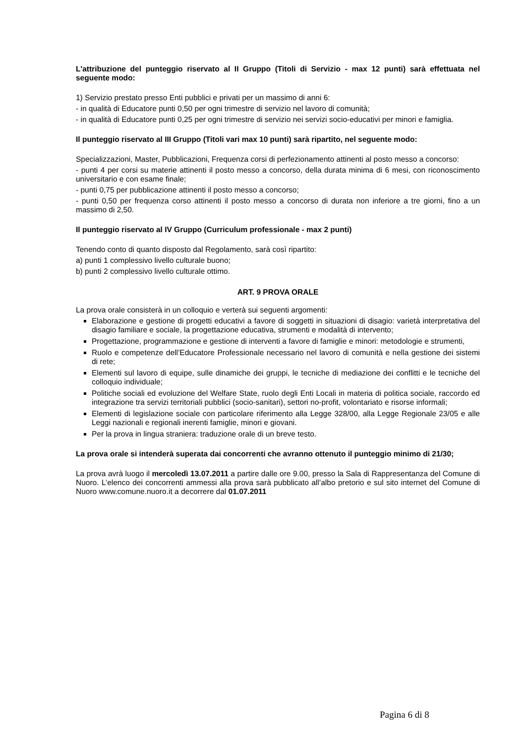L'attribuzione del punteggio riservato al II Gruppo (Titoli di Servizio - max 12 punti) sarà effettuata nel seguente modo:
1) Servizio prestato presso Enti pubblici e privati per un massimo di anni 6:
- in qualità di Educatore punti 0,50 per ogni trimestre di servizio nel lavoro di comunità;
- in qualità di Educatore punti 0,25 per ogni trimestre di servizio nei servizi socio-educativi per minori e famiglia.
Il punteggio riservato al III Gruppo (Titoli vari max 10 punti) sarà ripartito, nel seguente modo:
Specializzazioni, Master, Pubblicazioni, Frequenza corsi di perfezionamento attinenti al posto messo a concorso:
- punti 4 per corsi su materie attinenti il posto messo a concorso, della durata minima di 6 mesi, con riconoscimento universitario e con esame finale;
- punti 0,75 per pubblicazione attinenti il posto messo a concorso;
- punti 0,50 per frequenza corso attinenti il posto messo a concorso di durata non inferiore a tre giorni, fino a un massimo di 2,50.
Il punteggio riservato al IV Gruppo (Curriculum professionale - max 2 punti)
Tenendo conto di quanto disposto dal Regolamento, sarà così ripartito:
a) punti 1 complessivo livello culturale buono;
b) punti 2 complessivo livello culturale ottimo.
ART. 9 PROVA ORALE
La prova orale consisterà in un colloquio e verterà sui seguenti argomenti:
Elaborazione e gestione di progetti educativi a favore di soggetti in situazioni di disagio: varietà interpretativa del disagio familiare e sociale, la progettazione educativa, strumenti e modalità di intervento;
Progettazione, programmazione e gestione di interventi a favore di famiglie e minori: metodologie e strumenti,
Ruolo e competenze dell’Educatore Professionale necessario nel lavoro di comunità e nella gestione dei sistemi di rete;
Elementi sul lavoro di equipe, sulle dinamiche dei gruppi, le tecniche di mediazione dei conflitti e le tecniche del colloquio individuale;
Politiche sociali ed evoluzione del Welfare State, ruolo degli Enti Locali in materia di politica sociale, raccordo ed integrazione tra servizi territoriali pubblici (socio-sanitari), settori no-profit, volontariato e risorse informali;
Elementi di legislazione sociale con particolare riferimento alla Legge 328/00, alla Legge Regionale 23/05 e alle Leggi nazionali e regionali inerenti famiglie, minori e giovani.
Per la prova in lingua straniera: traduzione orale di un breve testo.
La prova orale si intenderà superata dai concorrenti che avranno ottenuto il punteggio minimo di 21/30;
La prova avrà luogo il mercoledì 13.07.2011 a partire dalle ore 9.00, presso la Sala di Rappresentanza del Comune di Nuoro. L’elenco dei concorrenti ammessi alla prova sarà pubblicato all’albo pretorio e sul sito internet del Comune di Nuoro www.comune.nuoro.it a decorrere dal 01.07.2011
Pagina 6 di 8